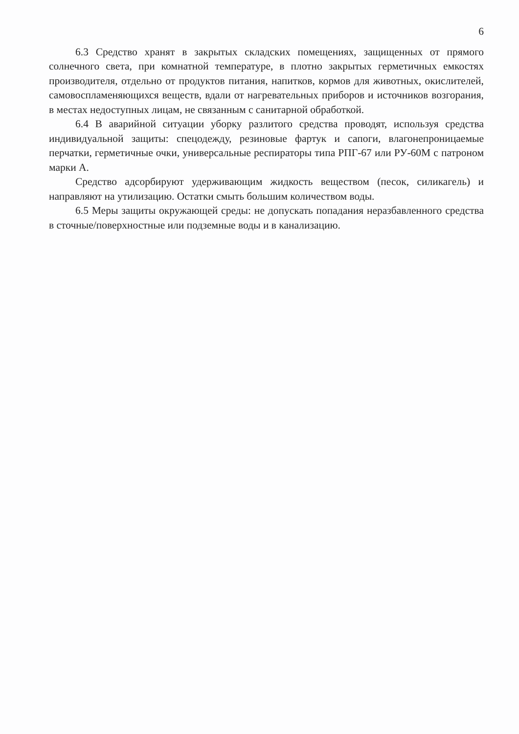6
6.3 Средство хранят в закрытых складских помещениях, защищенных от прямого солнечного света, при комнатной температуре, в плотно закрытых герметичных емкостях производителя, отдельно от продуктов питания, напитков, кормов для животных, окислителей, самовоспламеняющихся веществ, вдали от нагревательных приборов и источников возгорания, в местах недоступных лицам, не связанным с санитарной обработкой.
6.4 В аварийной ситуации уборку разлитого средства проводят, используя средства индивидуальной защиты: спецодежду, резиновые фартук и сапоги, влагонепроницаемые перчатки, герметичные очки, универсальные респираторы типа РПГ-67 или РУ-60М с патроном марки А.
Средство адсорбируют удерживающим жидкость веществом (песок, силикагель) и направляют на утилизацию. Остатки смыть большим количеством воды.
6.5 Меры защиты окружающей среды: не допускать попадания неразбавленного средства в сточные/поверхностные или подземные воды и в канализацию.